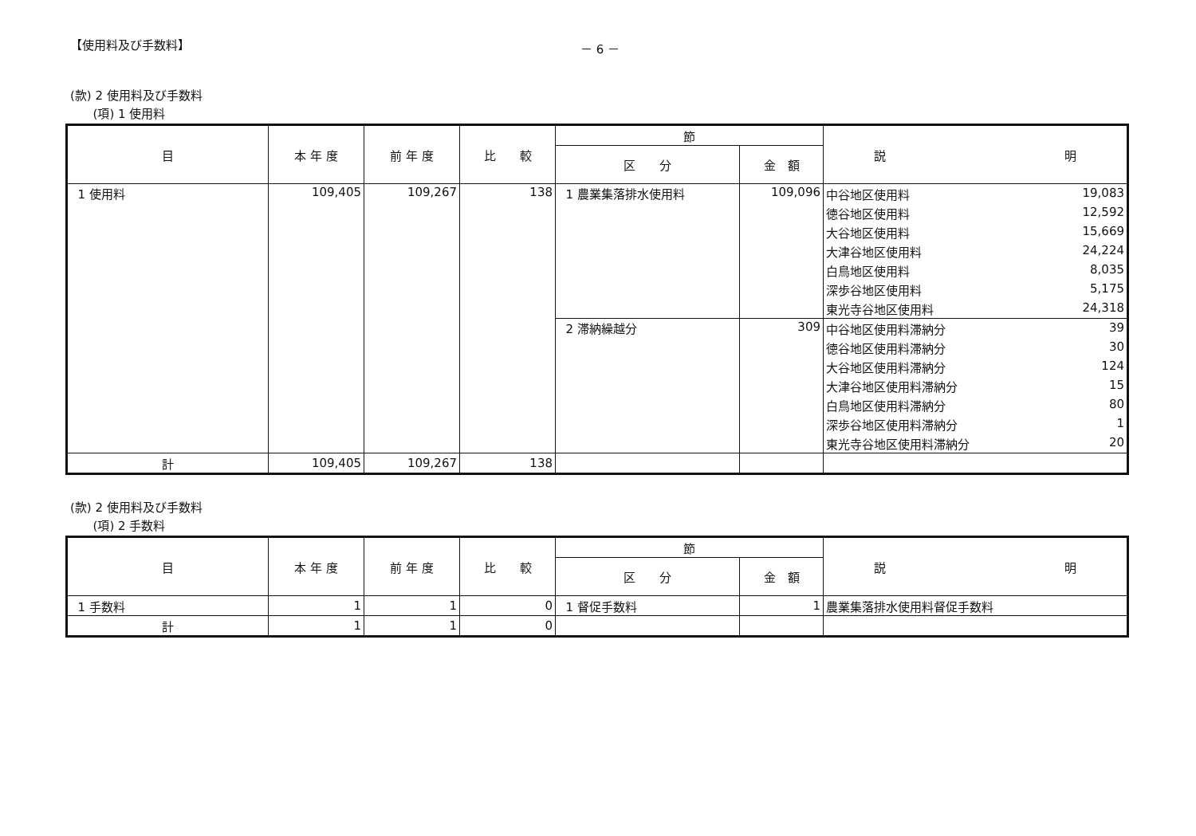【使用料及び手数料】 － 6 －
(款) 2 使用料及び手数料
(項) 1 使用料
| 目 | 本 年 度 | 前 年 度 | 比 較 | 節 | | 説 明 |
| --- | --- | --- | --- | --- | --- | --- |
| | | | | 区 分 | 金 額 | |
| 1 使用料 | 109,405 | 109,267 | 138 | 1 農業集落排水使用料 | 109,096 | 中谷地区使用料 19,083 |
| | | | | | | 徳谷地区使用料 12,592 |
| | | | | | | 大谷地区使用料 15,669 |
| | | | | | | 大津谷地区使用料 24,224 |
| | | | | | | 白鳥地区使用料 8,035 |
| | | | | | | 深歩谷地区使用料 5,175 |
| | | | | | | 東光寺谷地区使用料 24,318 |
| | | | | 2 滞納繰越分 | 309 | 中谷地区使用料滞納分 39 |
| | | | | | | 徳谷地区使用料滞納分 30 |
| | | | | | | 大谷地区使用料滞納分 124 |
| | | | | | | 大津谷地区使用料滞納分 15 |
| | | | | | | 白鳥地区使用料滞納分 80 |
| | | | | | | 深歩谷地区使用料滞納分 1 |
| | | | | | | 東光寺谷地区使用料滞納分 20 |
| 計 | 109,405 | 109,267 | 138 | | | |
(款) 2 使用料及び手数料
(項) 2 手数料
| 目 | 本 年 度 | 前 年 度 | 比 較 | 節 | | 説 明 |
| --- | --- | --- | --- | --- | --- | --- |
| | | | | 区 分 | 金 額 | |
| 1 手数料 | 1 | 1 | 0 | 1 督促手数料 | 1 | 農業集落排水使用料督促手数料 |
| 計 | 1 | 1 | 0 | | | |